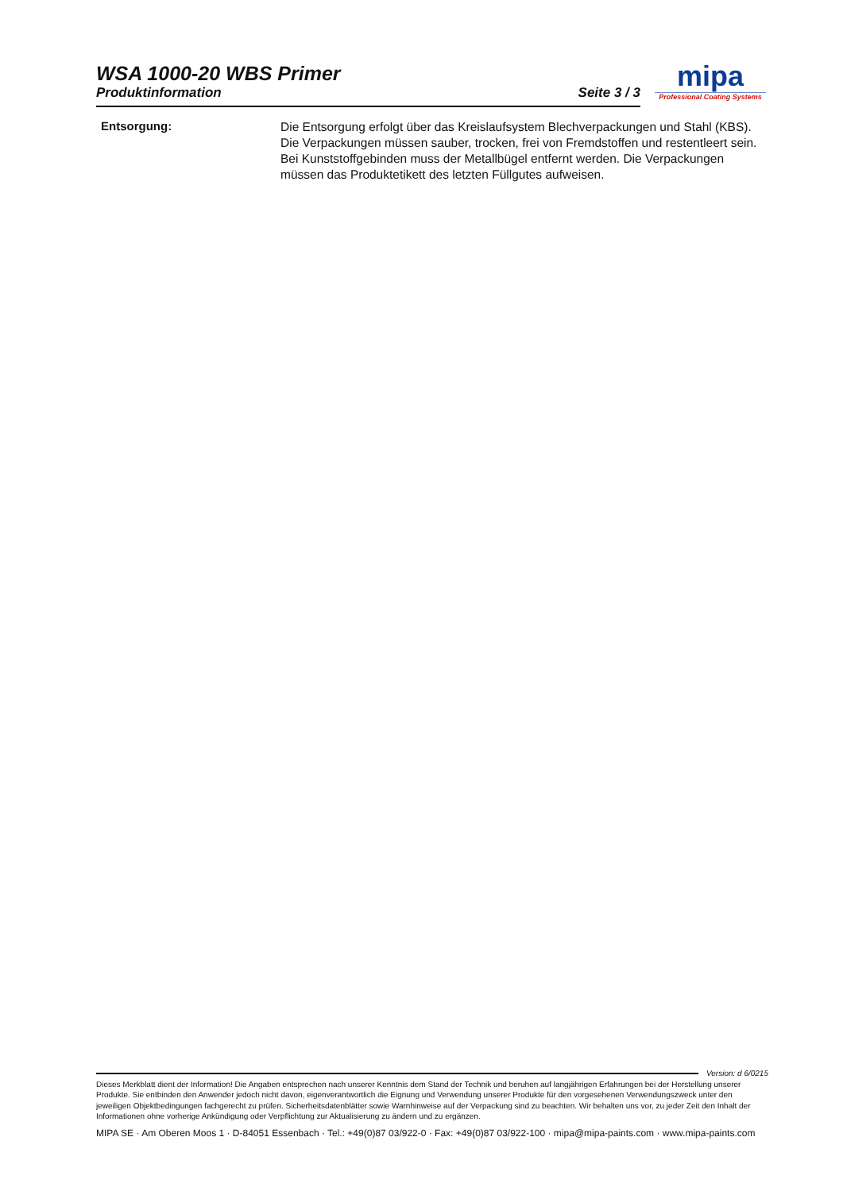WSA 1000-20 WBS Primer
Produktinformation Seite 3 / 3
mipa
Professional Coating Systems
Entsorgung:
Die Entsorgung erfolgt über das Kreislaufsystem Blechverpackungen und Stahl (KBS). Die Verpackungen müssen sauber, trocken, frei von Fremdstoffen und restentleert sein. Bei Kunststoffgebinden muss der Metallbügel entfernt werden. Die Verpackungen müssen das Produktetikett des letzten Füllgutes aufweisen.
Version: d 6/0215
Dieses Merkblatt dient der Information! Die Angaben entsprechen nach unserer Kenntnis dem Stand der Technik und beruhen auf langjährigen Erfahrungen bei der Herstellung unserer Produkte. Sie entbinden den Anwender jedoch nicht davon, eigenverantwortlich die Eignung und Verwendung unserer Produkte für den vorgesehenen Verwendungszweck unter den jeweiligen Objektbedingungen fachgerecht zu prüfen. Sicherheitsdatenblätter sowie Warnhinweise auf der Verpackung sind zu beachten. Wir behalten uns vor, zu jeder Zeit den Inhalt der Informationen ohne vorherige Ankündigung oder Verpflichtung zur Aktualisierung zu ändern und zu ergänzen.
MIPA SE · Am Oberen Moos 1 · D-84051 Essenbach · Tel.: +49(0)87 03/922-0 · Fax: +49(0)87 03/922-100 · mipa@mipa-paints.com · www.mipa-paints.com